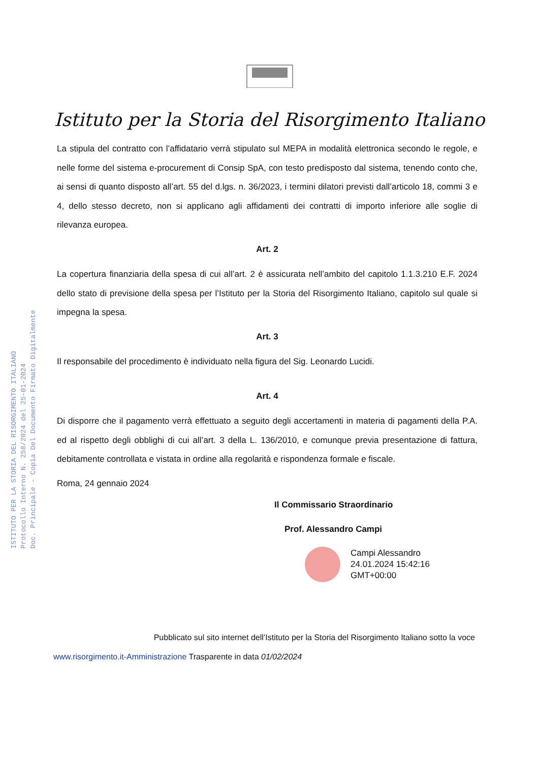ISTITUTO PER LA STORIA DEL RISORGIMENTO ITALIANO
Protocollo Interno N. 258/2024 del 25-01-2024
Doc. Principale - Copia Del Documento Firmato Digitalmente
Istituto per la Storia del Risorgimento Italiano
La stipula del contratto con l’affidatario verrà stipulato sul MEPA in modalità elettronica secondo le regole, e nelle forme del sistema e-procurement di Consip SpA, con testo predisposto dal sistema, tenendo conto che, ai sensi di quanto disposto all’art. 55 del d.lgs. n. 36/2023, i termini dilatori previsti dall’articolo 18, commi 3 e 4, dello stesso decreto, non si applicano agli affidamenti dei contratti di importo inferiore alle soglie di rilevanza europea.
Art. 2
La copertura finanziaria della spesa di cui all’art. 2 è assicurata nell’ambito del capitolo 1.1.3.210 E.F. 2024 dello stato di previsione della spesa per l’Istituto per la Storia del Risorgimento Italiano, capitolo sul quale si impegna la spesa.
Art. 3
Il responsabile del procedimento è individuato nella figura del Sig. Leonardo Lucidi.
Art. 4
Di disporre che il pagamento verrà effettuato a seguito degli accertamenti in materia di pagamenti della P.A. ed al rispetto degli obblighi di cui all’art. 3 della L. 136/2010, e comunque previa presentazione di fattura, debitamente controllata e vistata in ordine alla regolarità e rispondenza formale e fiscale.
Roma, 24 gennaio 2024
Il Commissario Straordinario
Prof. Alessandro Campi
Campi Alessandro
24.01.2024 15:42:16
GMT+00:00
Pubblicato sul sito internet dell’Istituto per la Storia del Risorgimento Italiano sotto la voce
www.risorgimento.it-Amministrazione Trasparente in data 01/02/2024